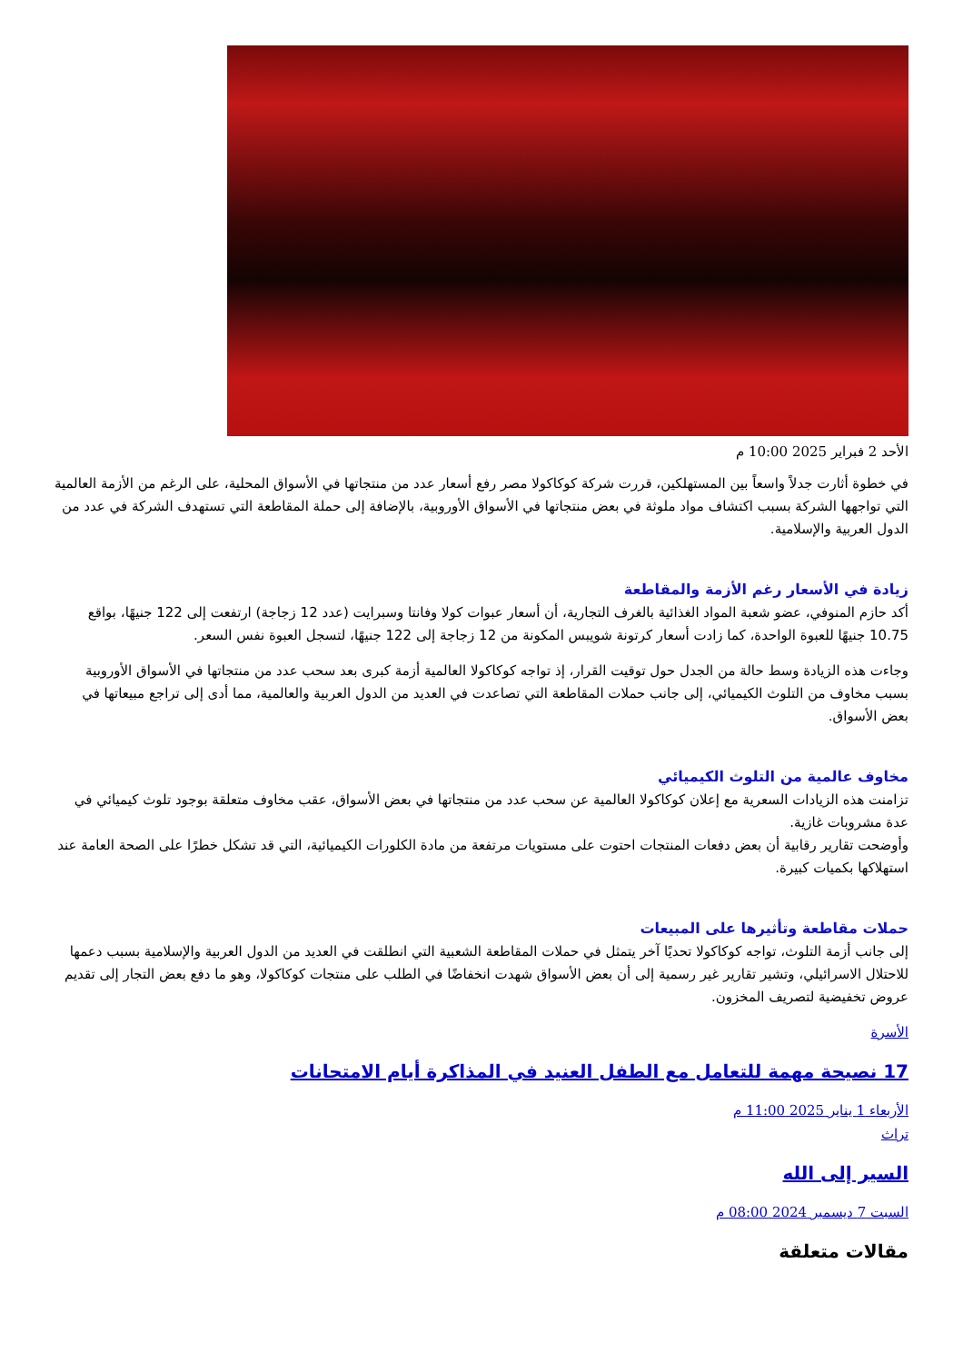الأحد 2 فبراير 2025 10:00 م
في خطوة أثارت جدلاً واسعاً بين المستهلكين، قررت شركة كوكاكولا مصر رفع أسعار عدد من منتجاتها في الأسواق المحلية، على الرغم من الأزمة العالمية التي تواجهها الشركة بسبب اكتشاف مواد ملوثة في بعض منتجاتها في الأسواق الأوروبية، بالإضافة إلى حملة المقاطعة التي تستهدف الشركة في عدد من الدول العربية والإسلامية.
زيادة في الأسعار رغم الأزمة والمقاطعة
أكد حازم المنوفي، عضو شعبة المواد الغذائية بالغرف التجارية، أن أسعار عبوات كولا وفانتا وسبرايت (عدد 12 زجاجة) ارتفعت إلى 122 جنيهًا، بواقع 10.75 جنيهًا للعبوة الواحدة، كما زادت أسعار كرتونة شويبس المكونة من 12 زجاجة إلى 122 جنيهًا، لتسجل العبوة نفس السعر.
وجاءت هذه الزيادة وسط حالة من الجدل حول توقيت القرار، إذ تواجه كوكاكولا العالمية أزمة كبرى بعد سحب عدد من منتجاتها في الأسواق الأوروبية بسبب مخاوف من التلوث الكيميائي، إلى جانب حملات المقاطعة التي تصاعدت في العديد من الدول العربية والعالمية، مما أدى إلى تراجع مبيعاتها في بعض الأسواق.
مخاوف عالمية من التلوث الكيميائي
تزامنت هذه الزيادات السعرية مع إعلان كوكاكولا العالمية عن سحب عدد من منتجاتها في بعض الأسواق، عقب مخاوف متعلقة بوجود تلوث كيميائي في عدة مشروبات غازية.
وأوضحت تقارير رقابية أن بعض دفعات المنتجات احتوت على مستويات مرتفعة من مادة الكلورات الكيميائية، التي قد تشكل خطرًا على الصحة العامة عند استهلاكها بكميات كبيرة.
حملات مقاطعة وتأثيرها على المبيعات
إلى جانب أزمة التلوث، تواجه كوكاكولا تحديًا آخر يتمثل في حملات المقاطعة الشعبية التي انطلقت في العديد من الدول العربية والإسلامية بسبب دعمها للاحتلال الاسرائيلي، وتشير تقارير غير رسمية إلى أن بعض الأسواق شهدت انخفاضًا في الطلب على منتجات كوكاكولا، وهو ما دفع بعض التجار إلى تقديم عروض تخفيضية لتصريف المخزون.
الأسرة
17 نصيحة مهمة للتعامل مع الطفل العنيد في المذاكرة أيام الامتحانات
الأربعاء 1 يناير 2025 11:00 م
تراث
السير إلى الله
السبت 7 ديسمبر 2024 08:00 م
مقالات متعلقة